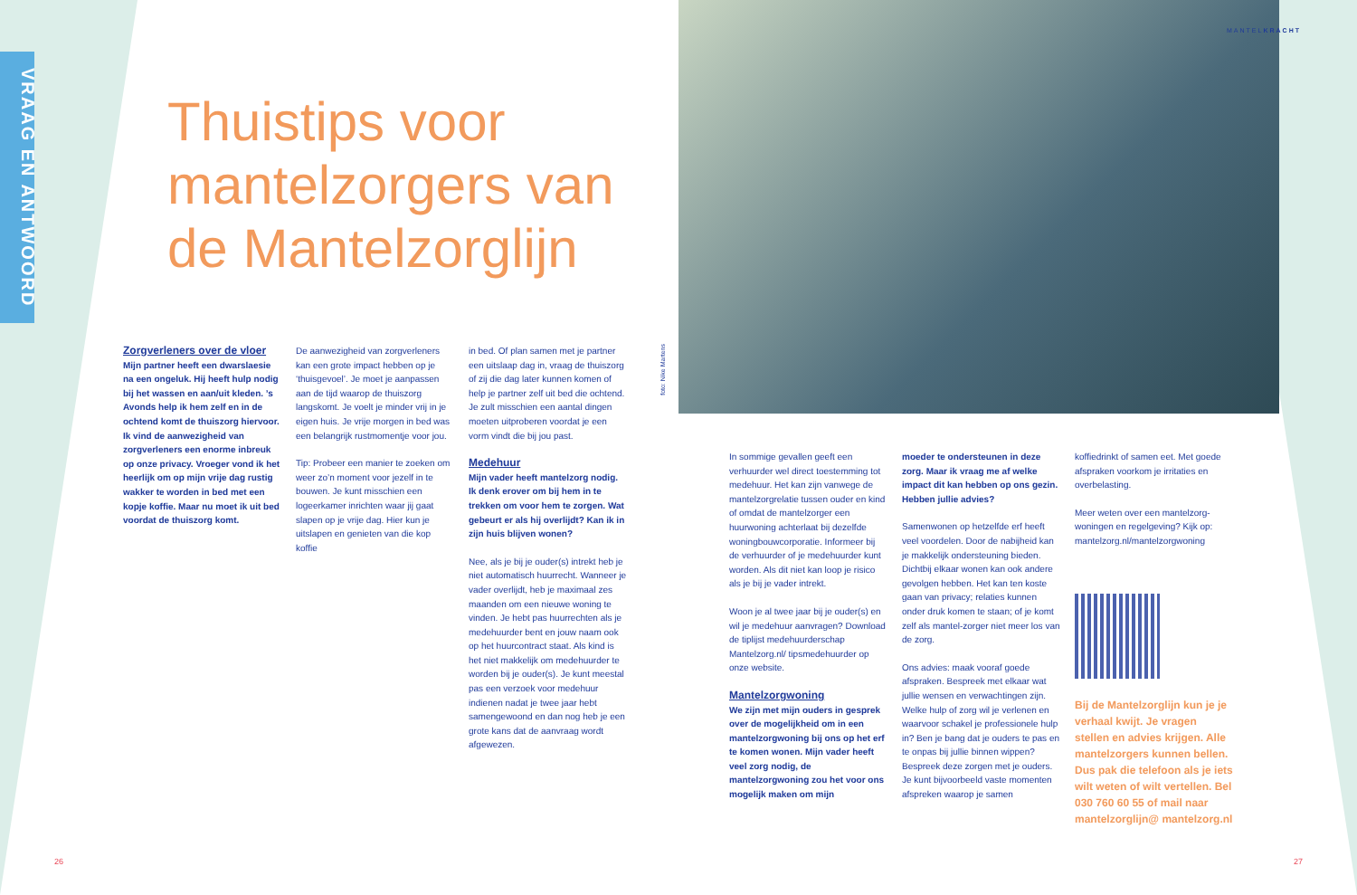VRAAG EN ANTWOORD
Thuistips voor mantelzorgers van de Mantelzorglijn
Zorgverleners over de vloer
Mijn partner heeft een dwarslaesie na een ongeluk. Hij heeft hulp nodig bij het wassen en aan/uit kleden. ’s Avonds help ik hem zelf en in de ochtend komt de thuiszorg hiervoor. Ik vind de aanwezigheid van zorgverleners een enorme inbreuk op onze privacy. Vroeger vond ik het heerlijk om op mijn vrije dag rustig wakker te worden in bed met een kopje koffie. Maar nu moet ik uit bed voordat de thuiszorg komt.
De aanwezigheid van zorgverleners kan een grote impact hebben op je ‘thuisgevoel’. Je moet je aanpassen aan de tijd waarop de thuiszorg langskomt. Je voelt je minder vrij in je eigen huis. Je vrije morgen in bed was een belangrijk rustmomentje voor jou.
Tip: Probeer een manier te zoeken om weer zo’n moment voor jezelf in te bouwen. Je kunt misschien een logeerkamer inrichten waar jij gaat slapen op je vrije dag. Hier kun je uitslapen en genieten van die kop koffie
in bed. Of plan samen met je partner een uitslaap dag in, vraag de thuiszorg of zij die dag later kunnen komen of help je partner zelf uit bed die ochtend. Je zult misschien een aantal dingen moeten uitproberen voordat je een vorm vindt die bij jou past.
Medehuur
Mijn vader heeft mantelzorg nodig. Ik denk erover om bij hem in te trekken om voor hem te zorgen. Wat gebeurt er als hij overlijdt? Kan ik in zijn huis blijven wonen?
Nee, als je bij je ouder(s) intrekt heb je niet automatisch huurrecht. Wanneer je vader overlijdt, heb je maximaal zes maanden om een nieuwe woning te vinden. Je hebt pas huurrechten als je medehuurder bent en jouw naam ook op het huurcontract staat. Als kind is het niet makkelijk om medehuurder te worden bij je ouder(s). Je kunt meestal pas een verzoek voor medehuur indienen nadat je twee jaar hebt samengewoond en dan nog heb je een grote kans dat de aanvraag wordt afgewezen.
foto: Nike Martens
26
MANTELKRACHT
In sommige gevallen geeft een verhuurder wel direct toestemming tot medehuur. Het kan zijn vanwege de mantelzorgrelatie tussen ouder en kind of omdat de mantelzorger een huurwoning achterlaat bij dezelfde woningbouwcorporatie. Informeer bij de verhuurder of je medehuurder kunt worden. Als dit niet kan loop je risico als je bij je vader intrekt.
Woon je al twee jaar bij je ouder(s) en wil je medehuur aanvragen? Download de tiplijst medehuurderschap Mantelzorg.nl/ tipsmedehuurder op onze website.
Mantelzorgwoning
We zijn met mijn ouders in gesprek over de mogelijkheid om in een mantelzorgwoning bij ons op het erf te komen wonen. Mijn vader heeft veel zorg nodig, de mantelzorgwoning zou het voor ons mogelijk maken om mijn
moeder te ondersteunen in deze zorg. Maar ik vraag me af welke impact dit kan hebben op ons gezin. Hebben jullie advies?
Samenwonen op hetzelfde erf heeft veel voordelen. Door de nabijheid kan je makkelijk ondersteuning bieden. Dichtbij elkaar wonen kan ook andere gevolgen hebben. Het kan ten koste gaan van privacy; relaties kunnen onder druk komen te staan; of je komt zelf als mantel-zorger niet meer los van de zorg.
Ons advies: maak vooraf goede afspraken. Bespreek met elkaar wat jullie wensen en verwachtingen zijn. Welke hulp of zorg wil je verlenen en waarvoor schakel je professionele hulp in? Ben je bang dat je ouders te pas en te onpas bij jullie binnen wippen? Bespreek deze zorgen met je ouders. Je kunt bijvoorbeeld vaste momenten afspreken waarop je samen
koffiedrinkt of samen eet. Met goede afspraken voorkom je irritaties en overbelasting.
Meer weten over een mantelzorg-woningen en regelgeving? Kijk op: mantelzorg.nl/mantelzorgwoning
Bij de Mantelzorglijn kun je je verhaal kwijt. Je vragen stellen en advies krijgen. Alle mantelzorgers kunnen bellen. Dus pak die telefoon als je iets wilt weten of wilt vertellen. Bel 030 760 60 55 of mail naar mantelzorglijn@ mantelzorg.nl
27